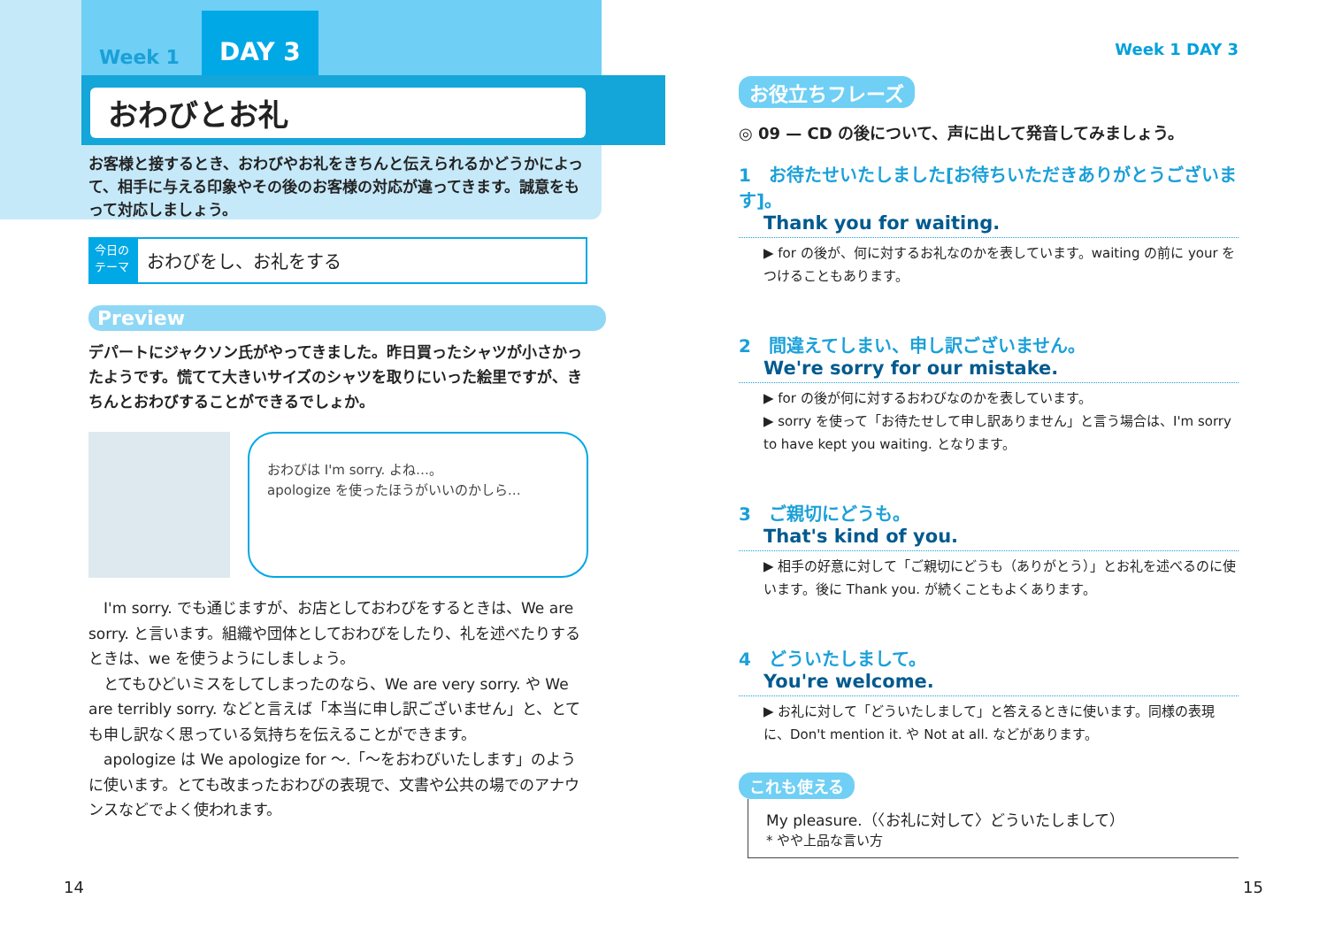Week 1 DAY 3
おわびとお礼
お客様と接するとき、おわびやお礼をきちんと伝えられるかどうかによって、相手に与える印象やその後のお客様の対応が違ってきます。誠意をもって対応しましょう。
今日の テーマ
おわびをし、お礼をする
Preview
デパートにジャクソン氏がやってきました。昨日買ったシャツが小さかったようです。慌てて大きいサイズのシャツを取りにいった絵里ですが、きちんとおわびすることができるでしょか。
おわびは I'm sorry. よね…。
apologize を使ったほうがいいのかしら…
　I'm sorry. でも通じますが、お店としておわびをするときは、We are sorry. と言います。組織や団体としておわびをしたり、礼を述べたりするときは、we を使うようにしましょう。
　とてもひどいミスをしてしまったのなら、We are very sorry. や We are terribly sorry. などと言えば「本当に申し訳ございません」と、とても申し訳なく思っている気持ちを伝えることができます。
　apologize は We apologize for 〜.「〜をおわびいたします」のように使います。とても改まったおわびの表現で、文書や公共の場でのアナウンスなどでよく使われます。
14
Week 1 DAY 3
お役立ちフレーズ
◎ 09 — CD の後について、声に出して発音してみましょう。
1　お待たせいたしました[お待ちいただきありがとうございます]。
Thank you for waiting.
▶ for の後が、何に対するお礼なのかを表しています。waiting の前に your をつけることもあります。
2　間違えてしまい、申し訳ございません。
We're sorry for our mistake.
▶ for の後が何に対するおわびなのかを表しています。
▶ sorry を使って「お待たせして申し訳ありません」と言う場合は、I'm sorry to have kept you waiting. となります。
3　ご親切にどうも。
That's kind of you.
▶ 相手の好意に対して「ご親切にどうも（ありがとう）」とお礼を述べるのに使います。後に Thank you. が続くこともよくあります。
4　どういたしまして。
You're welcome.
▶ お礼に対して「どういたしまして」と答えるときに使います。同様の表現に、Don't mention it. や Not at all. などがあります。
これも使える
My pleasure.（〈お礼に対して〉どういたしまして）
* やや上品な言い方
15